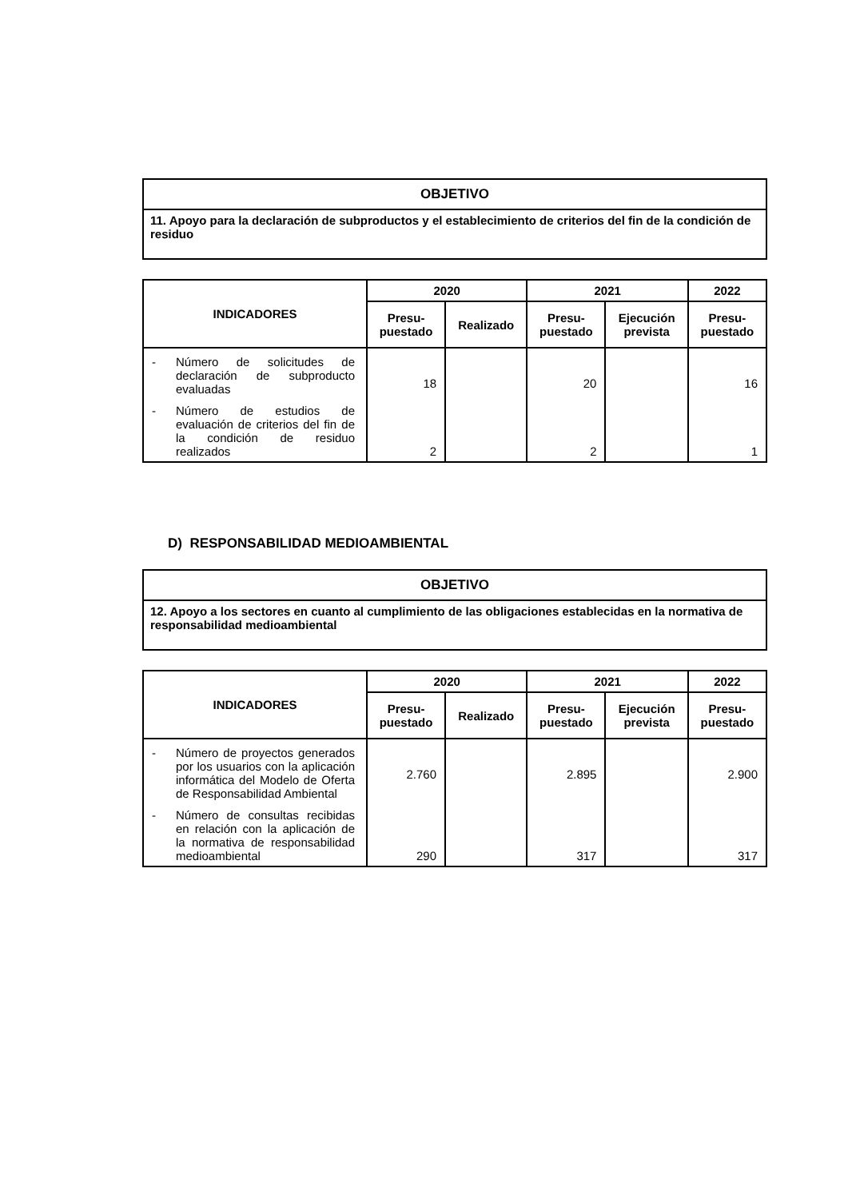| OBJETIVO |
| --- |
| 11. Apoyo para la declaración de subproductos y el establecimiento de criterios del fin de la condición de residuo |
| INDICADORES | 2020 | | 2021 | | 2022 |
| --- | --- | --- | --- | --- | --- |
| | Presu- puestado | Realizado | Presu- puestado | Ejecución prevista | Presu- puestado |
| - Número de solicitudes de declaración de subproducto evaluadas - Número de estudios de evaluación de criterios del fin de la condición de residuo realizados | 18 2 | | 20 2 | | 16 1 |
D) RESPONSABILIDAD MEDIOAMBIENTAL
| OBJETIVO |
| --- |
| 12. Apoyo a los sectores en cuanto al cumplimiento de las obligaciones establecidas en la normativa de responsabilidad medioambiental |
| INDICADORES | 2020 | | 2021 | | 2022 |
| --- | --- | --- | --- | --- | --- |
| | Presu- puestado | Realizado | Presu- puestado | Ejecución prevista | Presu- puestado |
| - Número de proyectos generados por los usuarios con la aplicación informática del Modelo de Oferta de Responsabilidad Ambiental - Número de consultas recibidas en relación con la aplicación de la normativa de responsabilidad medioambiental | 2.760 290 | | 2.895 317 | | 2.900 317 |